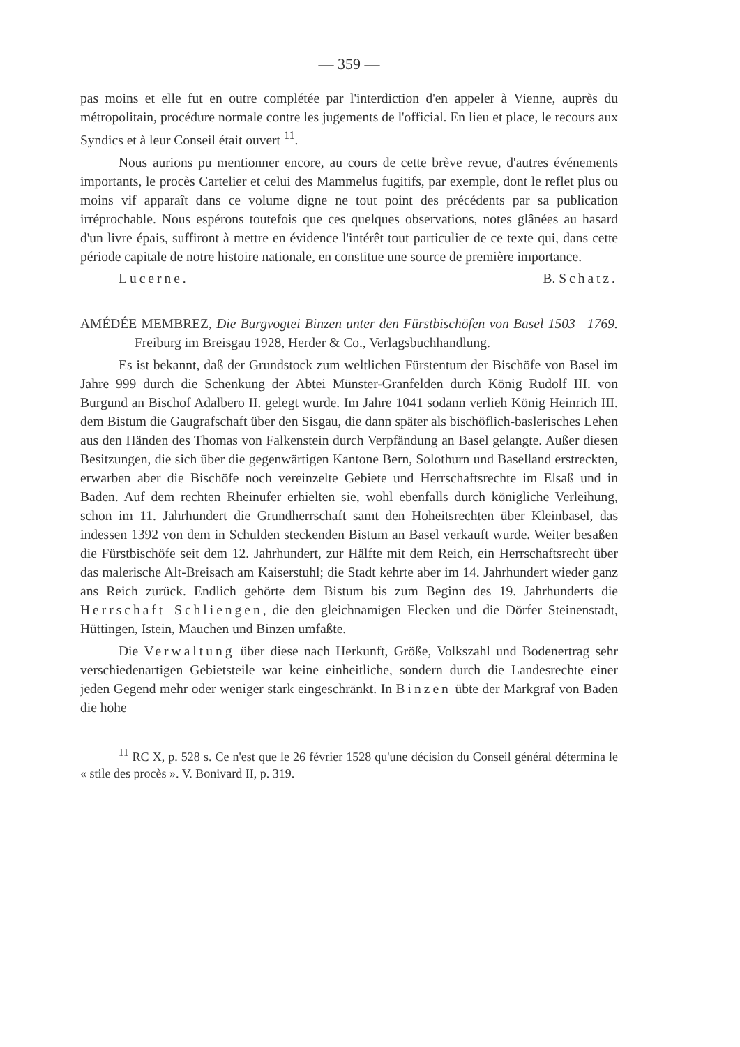— 359 —
pas moins et elle fut en outre complétée par l'interdiction d'en appeler à Vienne, auprès du métropolitain, procédure normale contre les jugements de l'official. En lieu et place, le recours aux Syndics et à leur Conseil était ouvert <sup>11</sup>.
Nous aurions pu mentionner encore, au cours de cette brève revue, d'autres événements importants, le procès Cartelier et celui des Mammelus fugitifs, par exemple, dont le reflet plus ou moins vif apparaît dans ce volume digne ne tout point des précédents par sa publication irréprochable. Nous espérons toutefois que ces quelques observations, notes glânées au hasard d'un livre épais, suffiront à mettre en évidence l'intérêt tout particulier de ce texte qui, dans cette période capitale de notre histoire nationale, en constitue une source de première importance.
Lucerne. B. Schatz.
AMÉDÉE MEMBREZ, Die Burgvogtei Binzen unter den Fürstbischöfen von Basel 1503—1769. Freiburg im Breisgau 1928, Herder & Co., Verlagsbuchhandlung.
Es ist bekannt, daß der Grundstock zum weltlichen Fürstentum der Bischöfe von Basel im Jahre 999 durch die Schenkung der Abtei Münster-Granfelden durch König Rudolf III. von Burgund an Bischof Adalbero II. gelegt wurde. Im Jahre 1041 sodann verlieh König Heinrich III. dem Bistum die Gaugrafschaft über den Sisgau, die dann später als bischöflich-baslerisches Lehen aus den Händen des Thomas von Falkenstein durch Verpfändung an Basel gelangte. Außer diesen Besitzungen, die sich über die gegenwärtigen Kantone Bern, Solothurn und Baselland erstreckten, erwarben aber die Bischöfe noch vereinzelte Gebiete und Herrschaftsrechte im Elsaß und in Baden. Auf dem rechten Rheinufer erhielten sie, wohl ebenfalls durch königliche Verleihung, schon im 11. Jahrhundert die Grundherrschaft samt den Hoheitsrechten über Kleinbasel, das indessen 1392 von dem in Schulden steckenden Bistum an Basel verkauft wurde. Weiter besaßen die Fürstbischöfe seit dem 12. Jahrhundert, zur Hälfte mit dem Reich, ein Herrschaftsrecht über das malerische Alt-Breisach am Kaiserstuhl; die Stadt kehrte aber im 14. Jahrhundert wieder ganz ans Reich zurück. Endlich gehörte dem Bistum bis zum Beginn des 19. Jahrhunderts die Herrschaft Schliengen, die den gleichnamigen Flecken und die Dörfer Steinenstadt, Hüttingen, Istein, Mauchen und Binzen umfaßte. —
Die Verwaltung über diese nach Herkunft, Größe, Volkszahl und Bodenertrag sehr verschiedenartigen Gebietsteile war keine einheitliche, sondern durch die Landesrechte einer jeden Gegend mehr oder weniger stark eingeschränkt. In Binzen übte der Markgraf von Baden die hohe
<sup>11</sup> RC X, p. 528 s. Ce n'est que le 26 février 1528 qu'une décision du Conseil général détermina le « stile des procès ». V. Bonivard II, p. 319.